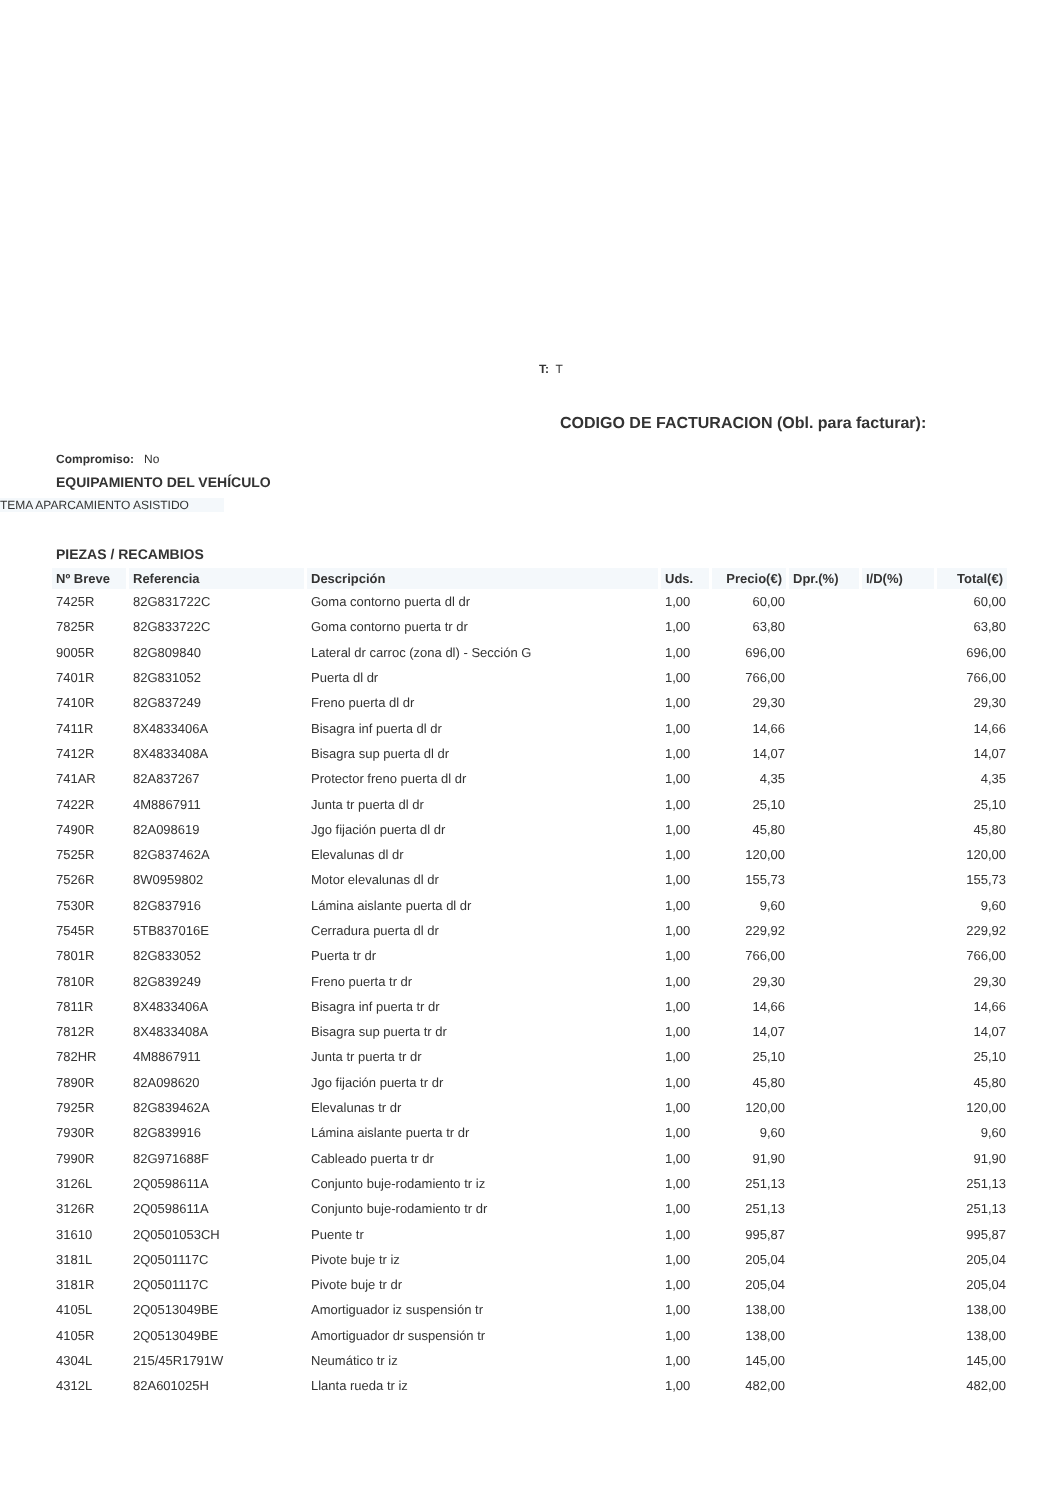T: T
CODIGO DE FACTURACION (Obl. para facturar):
Compromiso: No
EQUIPAMIENTO DEL VEHÍCULO
TEMA APARCAMIENTO ASISTIDO
PIEZAS / RECAMBIOS
| Nº Breve | Referencia | Descripción | Uds. | Precio(€) | Dpr.(%) | I/D(%) | Total(€) |
| --- | --- | --- | --- | --- | --- | --- | --- |
| 7425R | 82G831722C | Goma contorno puerta dl dr | 1,00 | 60,00 | | | 60,00 |
| 7825R | 82G833722C | Goma contorno puerta tr dr | 1,00 | 63,80 | | | 63,80 |
| 9005R | 82G809840 | Lateral dr carroc (zona dl) - Sección G | 1,00 | 696,00 | | | 696,00 |
| 7401R | 82G831052 | Puerta dl dr | 1,00 | 766,00 | | | 766,00 |
| 7410R | 82G837249 | Freno puerta dl dr | 1,00 | 29,30 | | | 29,30 |
| 7411R | 8X4833406A | Bisagra inf puerta dl dr | 1,00 | 14,66 | | | 14,66 |
| 7412R | 8X4833408A | Bisagra sup puerta dl dr | 1,00 | 14,07 | | | 14,07 |
| 741AR | 82A837267 | Protector freno puerta dl dr | 1,00 | 4,35 | | | 4,35 |
| 7422R | 4M8867911 | Junta tr puerta dl dr | 1,00 | 25,10 | | | 25,10 |
| 7490R | 82A098619 | Jgo fijación puerta dl dr | 1,00 | 45,80 | | | 45,80 |
| 7525R | 82G837462A | Elevalunas dl dr | 1,00 | 120,00 | | | 120,00 |
| 7526R | 8W0959802 | Motor elevalunas dl dr | 1,00 | 155,73 | | | 155,73 |
| 7530R | 82G837916 | Lámina aislante puerta dl dr | 1,00 | 9,60 | | | 9,60 |
| 7545R | 5TB837016E | Cerradura puerta dl dr | 1,00 | 229,92 | | | 229,92 |
| 7801R | 82G833052 | Puerta tr dr | 1,00 | 766,00 | | | 766,00 |
| 7810R | 82G839249 | Freno puerta tr dr | 1,00 | 29,30 | | | 29,30 |
| 7811R | 8X4833406A | Bisagra inf puerta tr dr | 1,00 | 14,66 | | | 14,66 |
| 7812R | 8X4833408A | Bisagra sup puerta tr dr | 1,00 | 14,07 | | | 14,07 |
| 782HR | 4M8867911 | Junta tr puerta tr dr | 1,00 | 25,10 | | | 25,10 |
| 7890R | 82A098620 | Jgo fijación puerta tr dr | 1,00 | 45,80 | | | 45,80 |
| 7925R | 82G839462A | Elevalunas tr dr | 1,00 | 120,00 | | | 120,00 |
| 7930R | 82G839916 | Lámina aislante puerta tr dr | 1,00 | 9,60 | | | 9,60 |
| 7990R | 82G971688F | Cableado puerta tr dr | 1,00 | 91,90 | | | 91,90 |
| 3126L | 2Q0598611A | Conjunto buje-rodamiento tr iz | 1,00 | 251,13 | | | 251,13 |
| 3126R | 2Q0598611A | Conjunto buje-rodamiento tr dr | 1,00 | 251,13 | | | 251,13 |
| 31610 | 2Q0501053CH | Puente tr | 1,00 | 995,87 | | | 995,87 |
| 3181L | 2Q0501117C | Pivote buje tr iz | 1,00 | 205,04 | | | 205,04 |
| 3181R | 2Q0501117C | Pivote buje tr dr | 1,00 | 205,04 | | | 205,04 |
| 4105L | 2Q0513049BE | Amortiguador iz suspensión tr | 1,00 | 138,00 | | | 138,00 |
| 4105R | 2Q0513049BE | Amortiguador dr suspensión tr | 1,00 | 138,00 | | | 138,00 |
| 4304L | 215/45R1791W | Neumático tr iz | 1,00 | 145,00 | | | 145,00 |
| 4312L | 82A601025H | Llanta rueda tr iz | 1,00 | 482,00 | | | 482,00 |